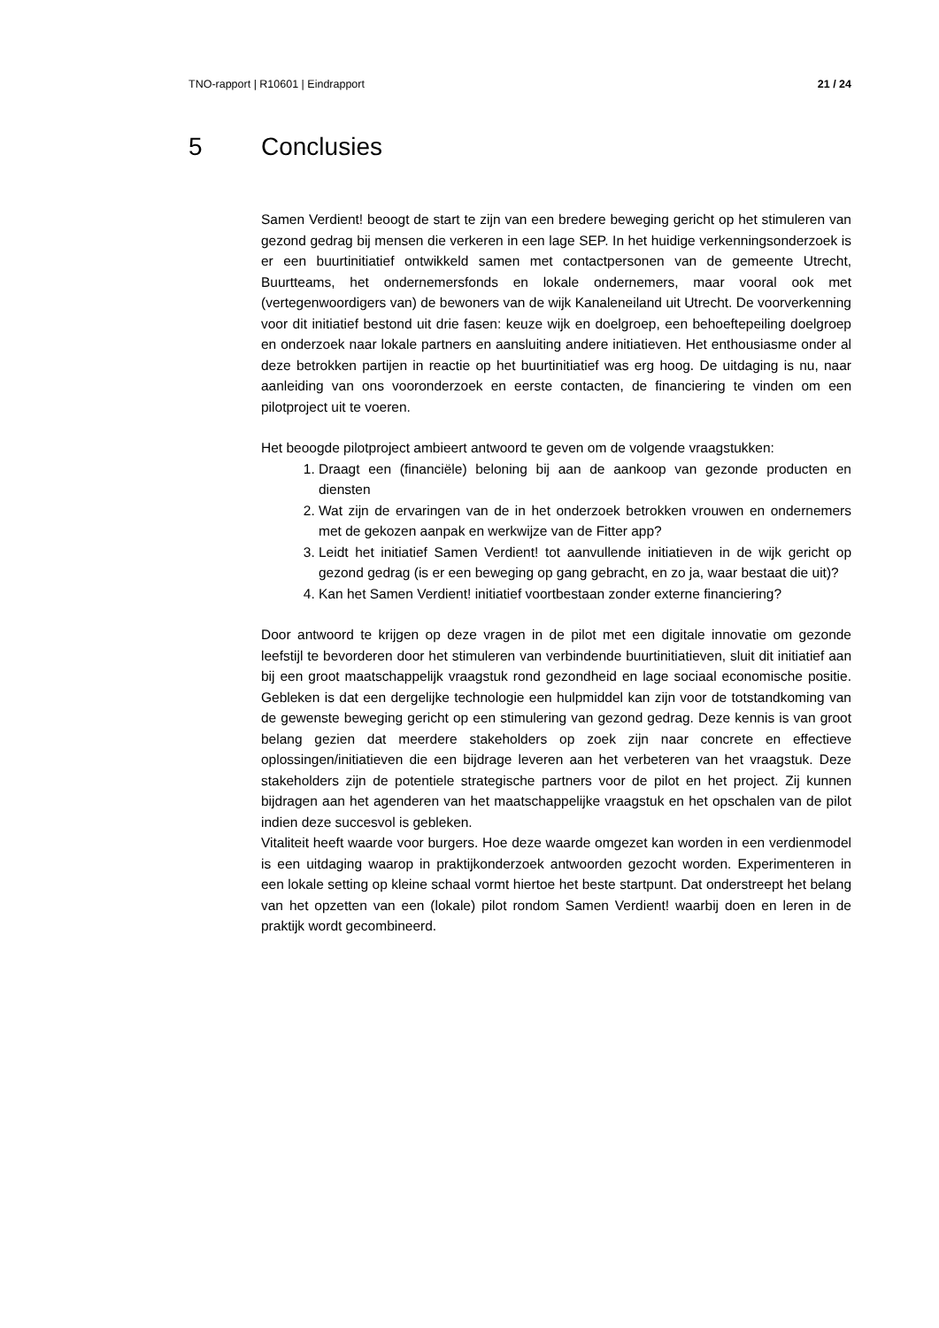TNO-rapport | R10601 | Eindrapport 21 / 24
5 Conclusies
Samen Verdient! beoogt de start te zijn van een bredere beweging gericht op het stimuleren van gezond gedrag bij mensen die verkeren in een lage SEP. In het huidige verkenningsonderzoek is er een buurtinitiatief ontwikkeld samen met contactpersonen van de gemeente Utrecht, Buurtteams, het ondernemersfonds en lokale ondernemers, maar vooral ook met (vertegenwoordigers van) de bewoners van de wijk Kanaleneiland uit Utrecht. De voorverkenning voor dit initiatief bestond uit drie fasen: keuze wijk en doelgroep, een behoeftepeiling doelgroep en onderzoek naar lokale partners en aansluiting andere initiatieven. Het enthousiasme onder al deze betrokken partijen in reactie op het buurtinitiatief was erg hoog. De uitdaging is nu, naar aanleiding van ons vooronderzoek en eerste contacten, de financiering te vinden om een pilotproject uit te voeren.
Het beoogde pilotproject ambieert antwoord te geven om de volgende vraagstukken:
1. Draagt een (financiële) beloning bij aan de aankoop van gezonde producten en diensten
2. Wat zijn de ervaringen van de in het onderzoek betrokken vrouwen en ondernemers met de gekozen aanpak en werkwijze van de Fitter app?
3. Leidt het initiatief Samen Verdient! tot aanvullende initiatieven in de wijk gericht op gezond gedrag (is er een beweging op gang gebracht, en zo ja, waar bestaat die uit)?
4. Kan het Samen Verdient! initiatief voortbestaan zonder externe financiering?
Door antwoord te krijgen op deze vragen in de pilot met een digitale innovatie om gezonde leefstijl te bevorderen door het stimuleren van verbindende buurtinitiatieven, sluit dit initiatief aan bij een groot maatschappelijk vraagstuk rond gezondheid en lage sociaal economische positie. Gebleken is dat een dergelijke technologie een hulpmiddel kan zijn voor de totstandkoming van de gewenste beweging gericht op een stimulering van gezond gedrag. Deze kennis is van groot belang gezien dat meerdere stakeholders op zoek zijn naar concrete en effectieve oplossingen/initiatieven die een bijdrage leveren aan het verbeteren van het vraagstuk. Deze stakeholders zijn de potentiele strategische partners voor de pilot en het project. Zij kunnen bijdragen aan het agenderen van het maatschappelijke vraagstuk en het opschalen van de pilot indien deze succesvol is gebleken.
Vitaliteit heeft waarde voor burgers. Hoe deze waarde omgezet kan worden in een verdienmodel is een uitdaging waarop in praktijkonderzoek antwoorden gezocht worden. Experimenteren in een lokale setting op kleine schaal vormt hiertoe het beste startpunt. Dat onderstreept het belang van het opzetten van een (lokale) pilot rondom Samen Verdient! waarbij doen en leren in de praktijk wordt gecombineerd.